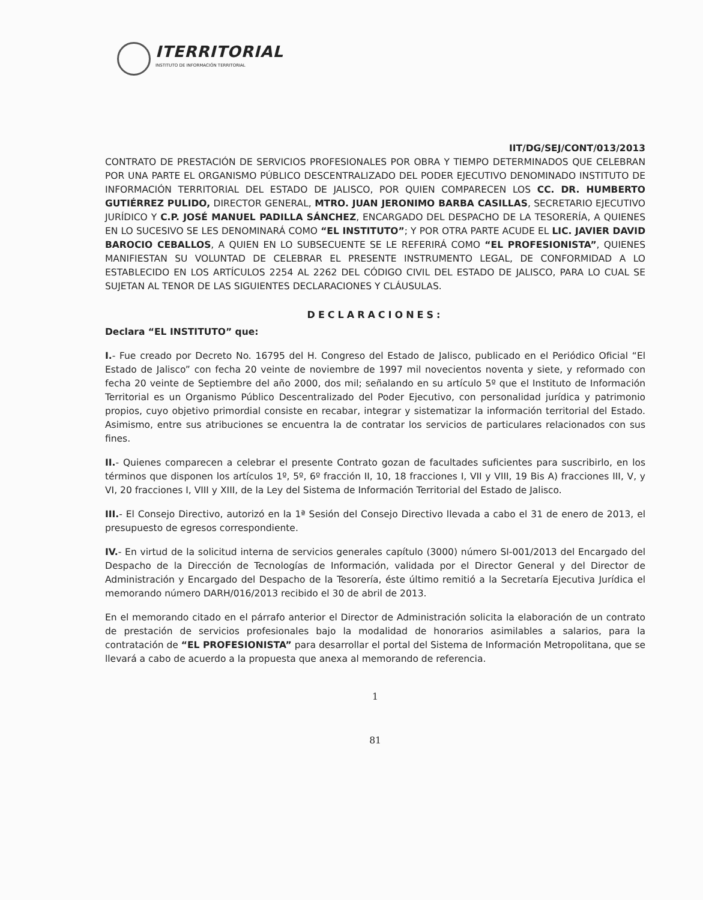ITERRITORIAL
INSTITUTO DE INFORMACIÓN TERRITORIAL
IIT/DG/SEJ/CONT/013/2013
CONTRATO DE PRESTACIÓN DE SERVICIOS PROFESIONALES POR OBRA Y TIEMPO DETERMINADOS QUE CELEBRAN POR UNA PARTE EL ORGANISMO PÚBLICO DESCENTRALIZADO DEL PODER EJECUTIVO DENOMINADO INSTITUTO DE INFORMACIÓN TERRITORIAL DEL ESTADO DE JALISCO, POR QUIEN COMPARECEN LOS CC. DR. HUMBERTO GUTIÉRREZ PULIDO, DIRECTOR GENERAL, MTRO. JUAN JERONIMO BARBA CASILLAS, SECRETARIO EJECUTIVO JURÍDICO Y C.P. JOSÉ MANUEL PADILLA SÁNCHEZ, ENCARGADO DEL DESPACHO DE LA TESORERÍA, A QUIENES EN LO SUCESIVO SE LES DENOMINARÁ COMO “EL INSTITUTO”; Y POR OTRA PARTE ACUDE EL LIC. JAVIER DAVID BAROCIO CEBALLOS, A QUIEN EN LO SUBSECUENTE SE LE REFERIRÁ COMO “EL PROFESIONISTA”, QUIENES MANIFIESTAN SU VOLUNTAD DE CELEBRAR EL PRESENTE INSTRUMENTO LEGAL, DE CONFORMIDAD A LO ESTABLECIDO EN LOS ARTÍCULOS 2254 AL 2262 DEL CÓDIGO CIVIL DEL ESTADO DE JALISCO, PARA LO CUAL SE SUJETAN AL TENOR DE LAS SIGUIENTES DECLARACIONES Y CLÁUSULAS.
DECLARACIONES:
Declara “EL INSTITUTO” que:
I.- Fue creado por Decreto No. 16795 del H. Congreso del Estado de Jalisco, publicado en el Periódico Oficial “El Estado de Jalisco” con fecha 20 veinte de noviembre de 1997 mil novecientos noventa y siete, y reformado con fecha 20 veinte de Septiembre del año 2000, dos mil; señalando en su artículo 5º que el Instituto de Información Territorial es un Organismo Público Descentralizado del Poder Ejecutivo, con personalidad jurídica y patrimonio propios, cuyo objetivo primordial consiste en recabar, integrar y sistematizar la información territorial del Estado. Asimismo, entre sus atribuciones se encuentra la de contratar los servicios de particulares relacionados con sus fines.
II.- Quienes comparecen a celebrar el presente Contrato gozan de facultades suficientes para suscribirlo, en los términos que disponen los artículos 1º, 5º, 6º fracción II, 10, 18 fracciones I, VII y VIII, 19 Bis A) fracciones III, V, y VI, 20 fracciones I, VIII y XIII, de la Ley del Sistema de Información Territorial del Estado de Jalisco.
III.- El Consejo Directivo, autorizó en la 1ª Sesión del Consejo Directivo llevada a cabo el 31 de enero de 2013, el presupuesto de egresos correspondiente.
IV.- En virtud de la solicitud interna de servicios generales capítulo (3000) número SI-001/2013 del Encargado del Despacho de la Dirección de Tecnologías de Información, validada por el Director General y del Director de Administración y Encargado del Despacho de la Tesorería, éste último remitió a la Secretaría Ejecutiva Jurídica el memorando número DARH/016/2013 recibido el 30 de abril de 2013.
En el memorando citado en el párrafo anterior el Director de Administración solicita la elaboración de un contrato de prestación de servicios profesionales bajo la modalidad de honorarios asimilables a salarios, para la contratación de “EL PROFESIONISTA” para desarrollar el portal del Sistema de Información Metropolitana, que se llevará a cabo de acuerdo a la propuesta que anexa al memorando de referencia.
1
81